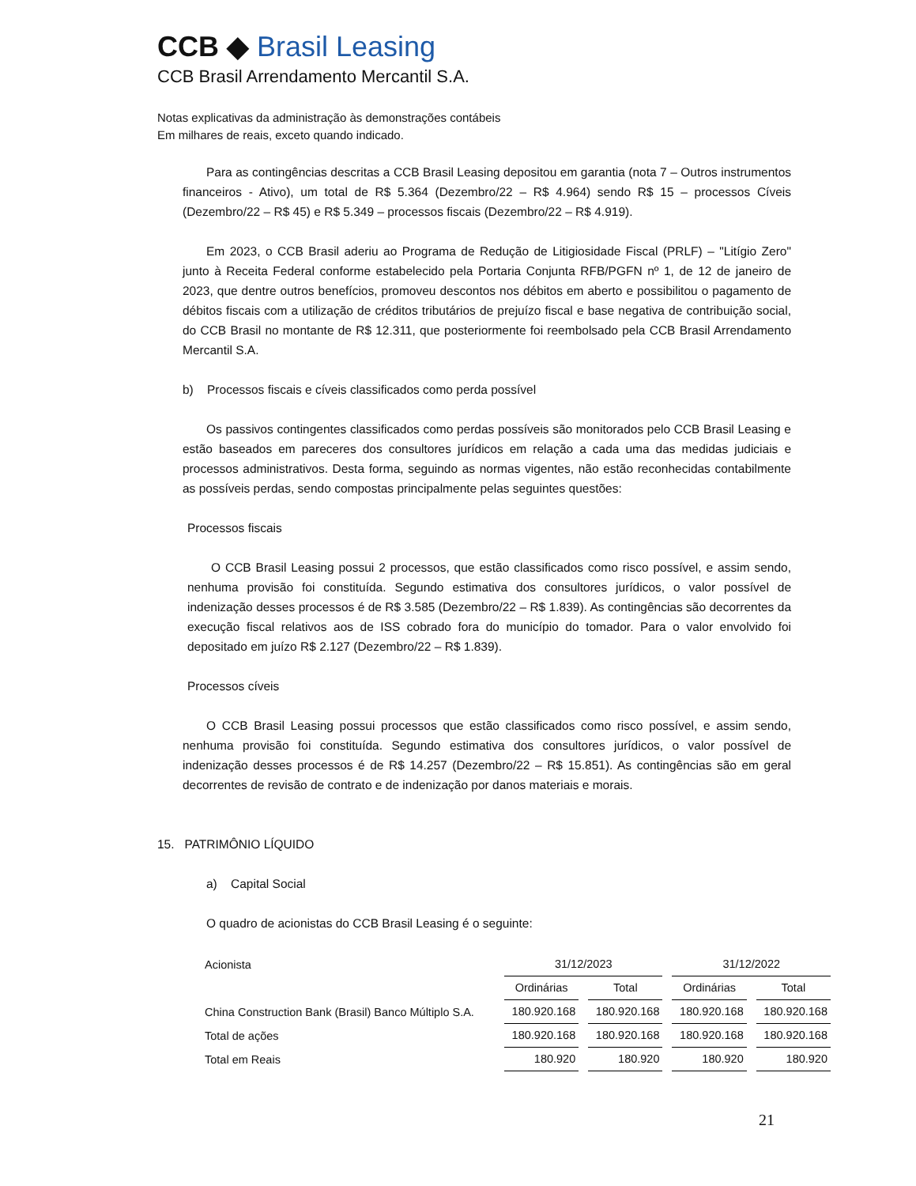CCB ◆ Brasil Leasing
CCB Brasil Arrendamento Mercantil S.A.
Notas explicativas da administração às demonstrações contábeis
Em milhares de reais, exceto quando indicado.
Para as contingências descritas a CCB Brasil Leasing depositou em garantia (nota 7 – Outros instrumentos financeiros - Ativo), um total de R$ 5.364 (Dezembro/22 – R$ 4.964) sendo R$ 15 – processos Cíveis (Dezembro/22 – R$ 45) e R$ 5.349 – processos fiscais (Dezembro/22 – R$ 4.919).
Em 2023, o CCB Brasil aderiu ao Programa de Redução de Litigiosidade Fiscal (PRLF) – "Litígio Zero" junto à Receita Federal conforme estabelecido pela Portaria Conjunta RFB/PGFN nº 1, de 12 de janeiro de 2023, que dentre outros benefícios, promoveu descontos nos débitos em aberto e possibilitou o pagamento de débitos fiscais com a utilização de créditos tributários de prejuízo fiscal e base negativa de contribuição social, do CCB Brasil no montante de R$ 12.311, que posteriormente foi reembolsado pela CCB Brasil Arrendamento Mercantil S.A.
b) Processos fiscais e cíveis classificados como perda possível
Os passivos contingentes classificados como perdas possíveis são monitorados pelo CCB Brasil Leasing e estão baseados em pareceres dos consultores jurídicos em relação a cada uma das medidas judiciais e processos administrativos. Desta forma, seguindo as normas vigentes, não estão reconhecidas contabilmente as possíveis perdas, sendo compostas principalmente pelas seguintes questões:
Processos fiscais
O CCB Brasil Leasing possui 2 processos, que estão classificados como risco possível, e assim sendo, nenhuma provisão foi constituída. Segundo estimativa dos consultores jurídicos, o valor possível de indenização desses processos é de R$ 3.585 (Dezembro/22 – R$ 1.839). As contingências são decorrentes da execução fiscal relativos aos de ISS cobrado fora do município do tomador. Para o valor envolvido foi depositado em juízo R$ 2.127 (Dezembro/22 – R$ 1.839).
Processos cíveis
O CCB Brasil Leasing possui processos que estão classificados como risco possível, e assim sendo, nenhuma provisão foi constituída. Segundo estimativa dos consultores jurídicos, o valor possível de indenização desses processos é de R$ 14.257 (Dezembro/22 – R$ 15.851). As contingências são em geral decorrentes de revisão de contrato e de indenização por danos materiais e morais.
15. PATRIMÔNIO LÍQUIDO
a) Capital Social
O quadro de acionistas do CCB Brasil Leasing é o seguinte:
| Acionista | 31/12/2023 | | 31/12/2022 | |
| --- | --- | --- | --- | --- |
| | Ordinárias | Total | Ordinárias | Total |
| China Construction Bank (Brasil) Banco Múltiplo S.A. | 180.920.168 | 180.920.168 | 180.920.168 | 180.920.168 |
| Total de ações | 180.920.168 | 180.920.168 | 180.920.168 | 180.920.168 |
| Total em Reais | 180.920 | 180.920 | 180.920 | 180.920 |
21